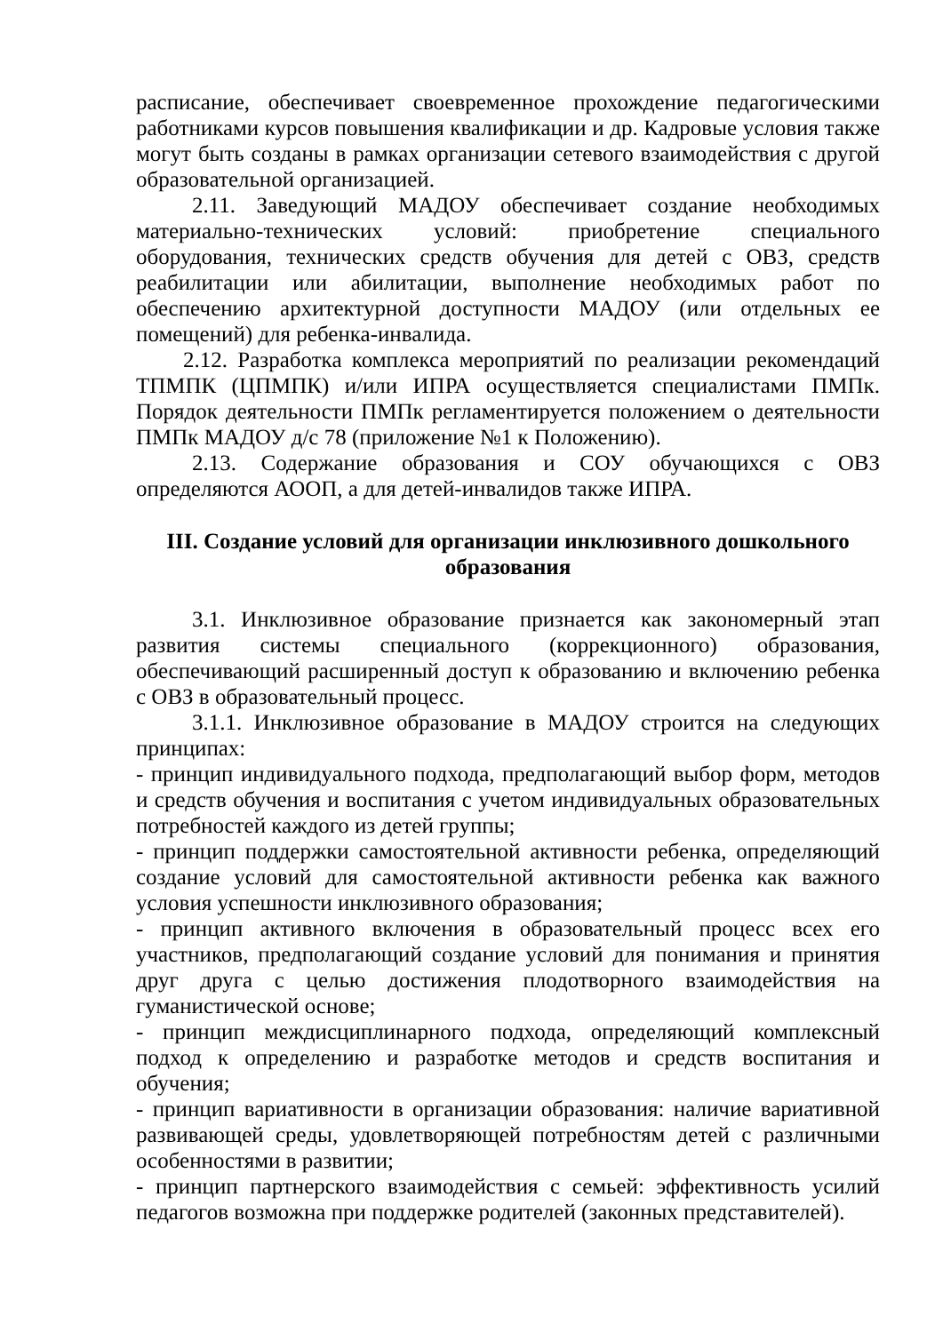расписание, обеспечивает своевременное прохождение педагогическими работниками курсов повышения квалификации и др. Кадровые условия также могут быть созданы в рамках организации сетевого взаимодействия с другой образовательной организацией.
2.11. Заведующий МАДОУ обеспечивает создание необходимых материально-технических условий: приобретение специального оборудования, технических средств обучения для детей с ОВЗ, средств реабилитации или абилитации, выполнение необходимых работ по обеспечению архитектурной доступности МАДОУ (или отдельных ее помещений) для ребенка-инвалида.
2.12. Разработка комплекса мероприятий по реализации рекомендаций ТПМПК (ЦПМПК) и/или ИПРА осуществляется специалистами ПМПк. Порядок деятельности ПМПк регламентируется положением о деятельности ПМПк МАДОУ д/с 78 (приложение №1 к Положению).
2.13. Содержание образования и СОУ обучающихся с ОВЗ определяются АООП, а для детей-инвалидов также ИПРА.
III. Создание условий для организации инклюзивного дошкольного образования
3.1. Инклюзивное образование признается как закономерный этап развития системы специального (коррекционного) образования, обеспечивающий расширенный доступ к образованию и включению ребенка с ОВЗ в образовательный процесс.
3.1.1. Инклюзивное образование в МАДОУ строится на следующих принципах:
- принцип индивидуального подхода, предполагающий выбор форм, методов и средств обучения и воспитания с учетом индивидуальных образовательных потребностей каждого из детей группы;
- принцип поддержки самостоятельной активности ребенка, определяющий создание условий для самостоятельной активности ребенка как важного условия успешности инклюзивного образования;
- принцип активного включения в образовательный процесс всех его участников, предполагающий создание условий для понимания и принятия друг друга с целью достижения плодотворного взаимодействия на гуманистической основе;
- принцип междисциплинарного подхода, определяющий комплексный подход к определению и разработке методов и средств воспитания и обучения;
- принцип вариативности в организации образования: наличие вариативной развивающей среды, удовлетворяющей потребностям детей с различными особенностями в развитии;
- принцип партнерского взаимодействия с семьей: эффективность усилий педагогов возможна при поддержке родителей (законных представителей).